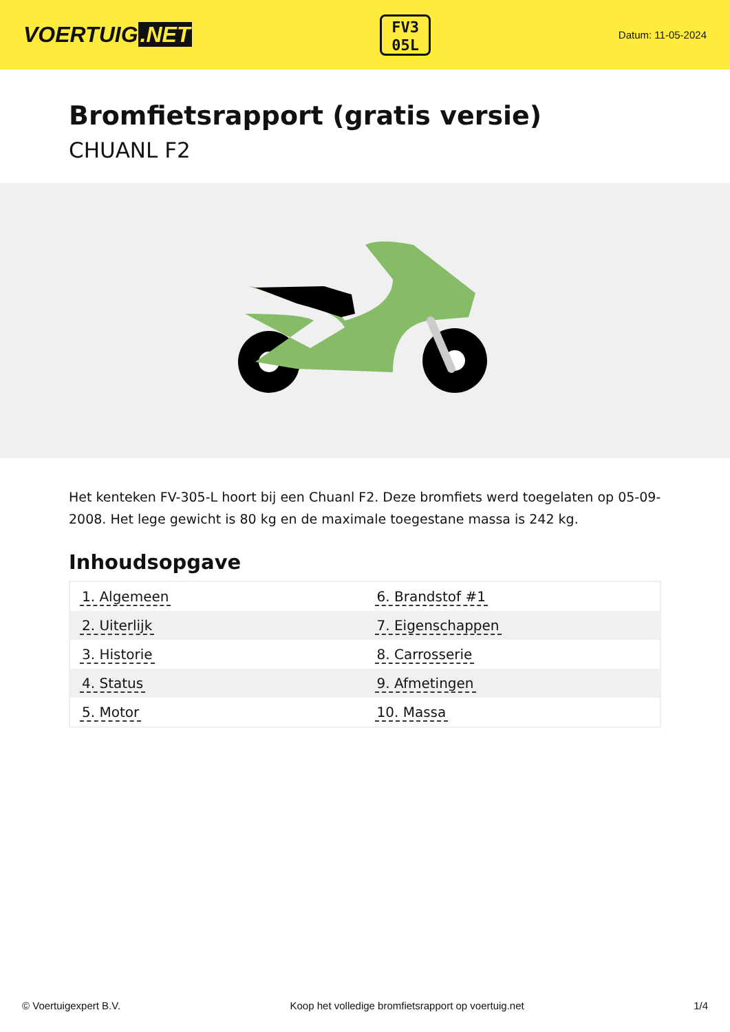VOERTUIG.NET
FV3
05L
Datum: 11-05-2024
Bromfietsrapport (gratis versie)
CHUANL F2
Het kenteken FV-305-L hoort bij een Chuanl F2. Deze bromfiets werd toegelaten op 05-09-2008. Het lege gewicht is 80 kg en de maximale toegestane massa is 242 kg.
Inhoudsopgave
| 1. Algemeen | 6. Brandstof #1 |
| 2. Uiterlijk | 7. Eigenschappen |
| 3. Historie | 8. Carrosserie |
| 4. Status | 9. Afmetingen |
| 5. Motor | 10. Massa |
© Voertuigexpert B.V. Koop het volledige bromfietsrapport op voertuig.net 1/4